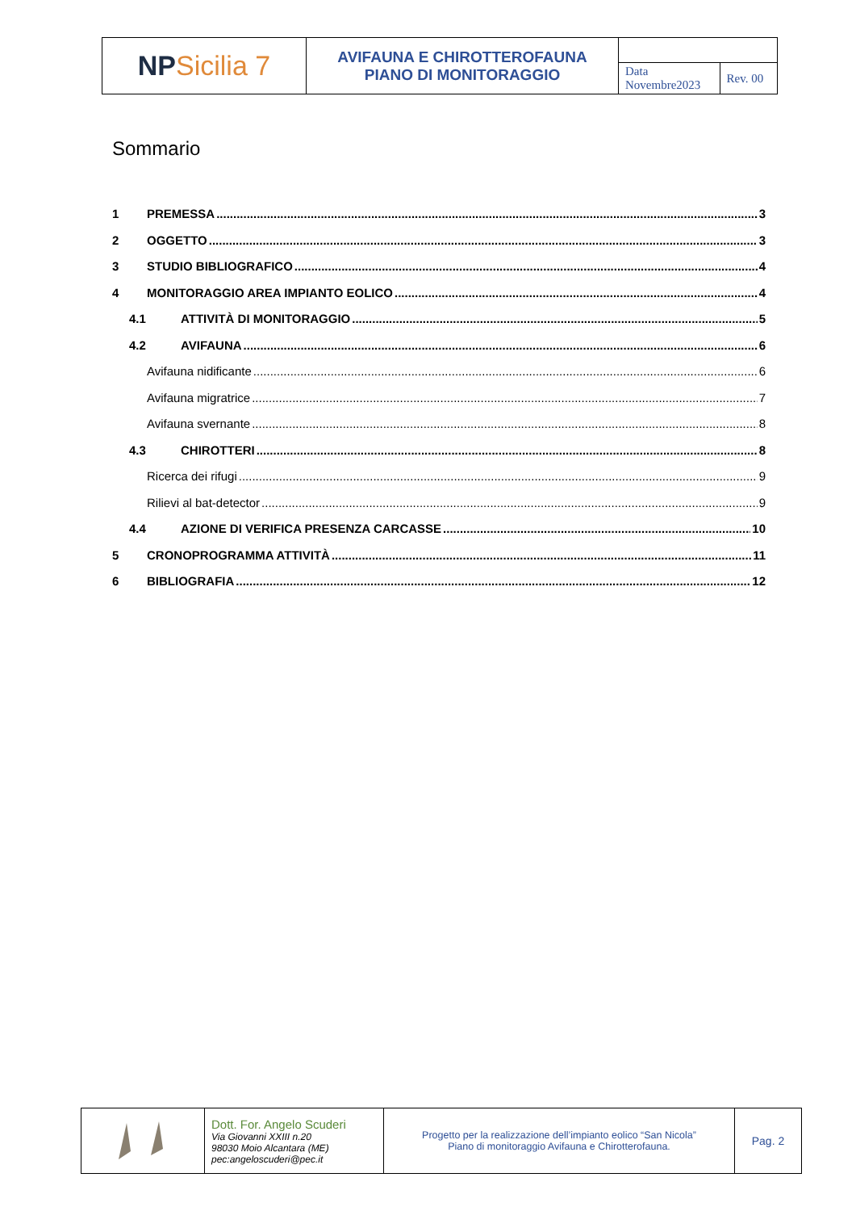| NP Sicilia 7 | AVIFAUNA E CHIROTTEROFAUNA PIANO DI MONITORAGGIO | | |
| | | Data Novembre2023 | Rev. 00 |
Sommario
1 PREMESSA 3
2 OGGETTO 3
3 STUDIO BIBLIOGRAFICO 4
4 MONITORAGGIO AREA IMPIANTO EOLICO 4
4.1 ATTIVITÀ DI MONITORAGGIO 5
4.2 AVIFAUNA 6
Avifauna nidificante 6
Avifauna migratrice 7
Avifauna svernante 8
4.3 CHIROTTERI 8
Ricerca dei rifugi 9
Rilievi al bat-detector 9
4.4 AZIONE DI VERIFICA PRESENZA CARCASSE 10
5 CRONOPROGRAMMA ATTIVITÀ 11
6 BIBLIOGRAFIA 12
| | Dott. For. Angelo Scuderi Via Giovanni XXIII n.20 98030 Moio Alcantara (ME) pec:angeloscuderi@pec.it | Progetto per la realizzazione dell’impianto eolico “San Nicola” Piano di monitoraggio Avifauna e Chirotterofauna. | Pag. 2 |